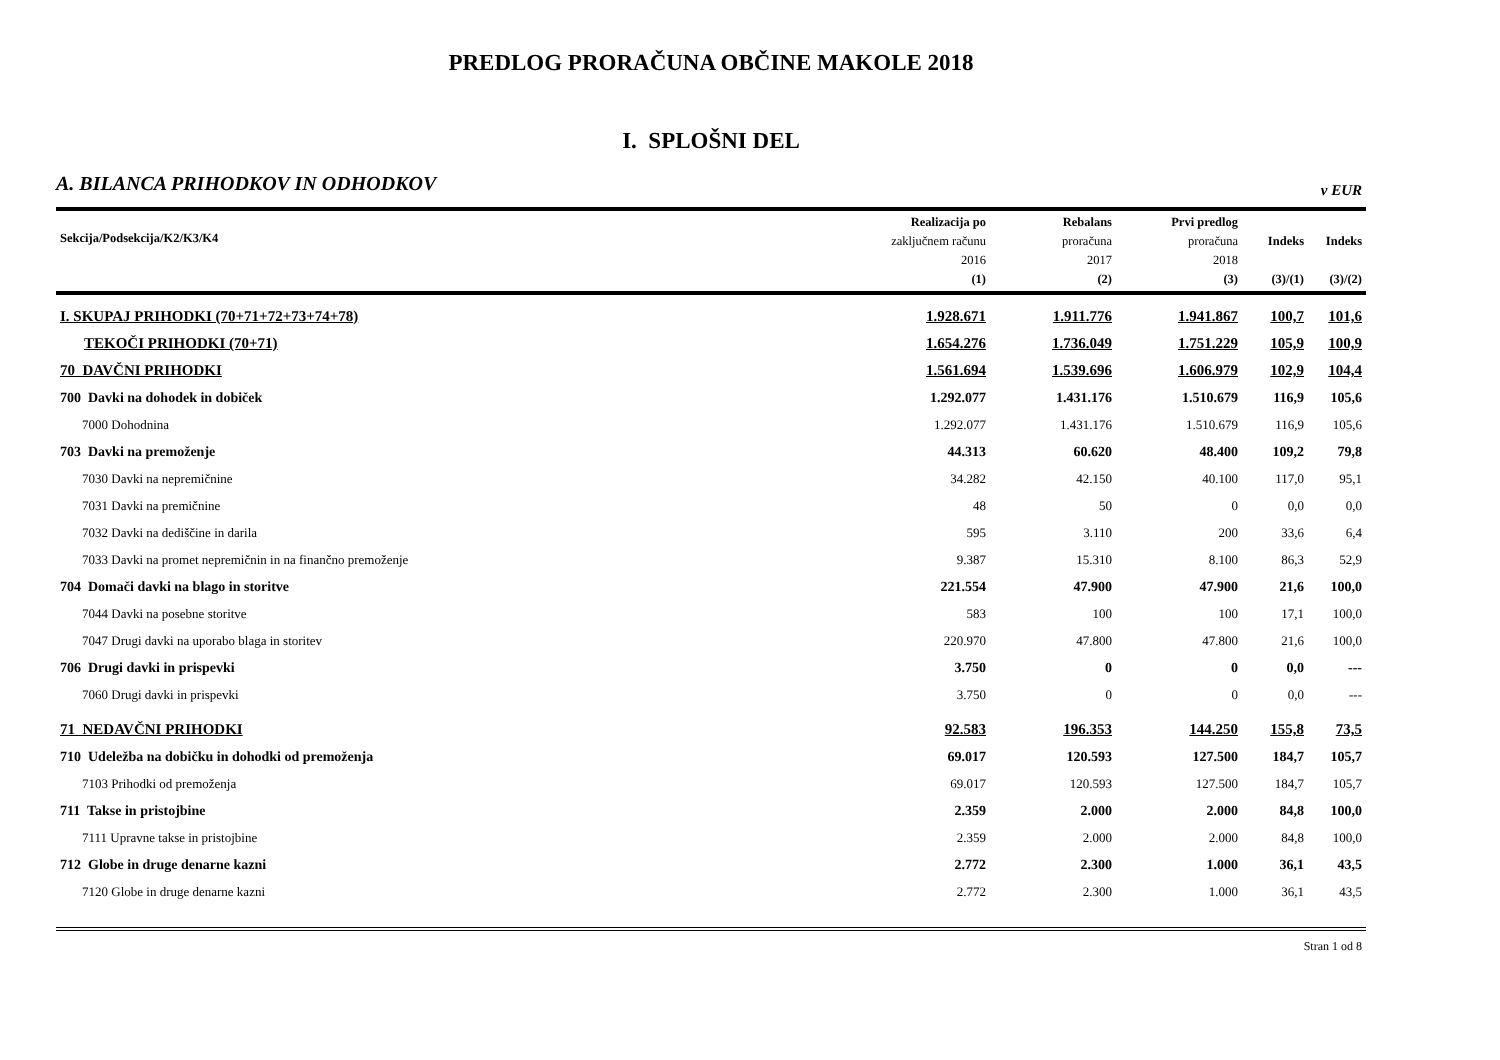PREDLOG PRORAČUNA OBČINE MAKOLE 2018
I. SPLOŠNI DEL
A. BILANCA PRIHODKOV IN ODHODKOV v EUR
| Sekcija/Podsekcija/K2/K3/K4 | Realizacija po zaključnem računu 2016 (1) | Rebalans proračuna 2017 (2) | Prvi predlog proračuna 2018 (3) | Indeks (3)/(1) | Indeks (3)/(2) |
| --- | --- | --- | --- | --- | --- |
| I. SKUPAJ PRIHODKI (70+71+72+73+74+78) | 1.928.671 | 1.911.776 | 1.941.867 | 100,7 | 101,6 |
| TEKOČI PRIHODKI (70+71) | 1.654.276 | 1.736.049 | 1.751.229 | 105,9 | 100,9 |
| 70 DAVČNI PRIHODKI | 1.561.694 | 1.539.696 | 1.606.979 | 102,9 | 104,4 |
| 700 Davki na dohodek in dobiček | 1.292.077 | 1.431.176 | 1.510.679 | 116,9 | 105,6 |
| 7000 Dohodnina | 1.292.077 | 1.431.176 | 1.510.679 | 116,9 | 105,6 |
| 703 Davki na premoženje | 44.313 | 60.620 | 48.400 | 109,2 | 79,8 |
| 7030 Davki na nepremičnine | 34.282 | 42.150 | 40.100 | 117,0 | 95,1 |
| 7031 Davki na premičnine | 48 | 50 | 0 | 0,0 | 0,0 |
| 7032 Davki na dediščine in darila | 595 | 3.110 | 200 | 33,6 | 6,4 |
| 7033 Davki na promet nepremičnin in na finančno premoženje | 9.387 | 15.310 | 8.100 | 86,3 | 52,9 |
| 704 Domači davki na blago in storitve | 221.554 | 47.900 | 47.900 | 21,6 | 100,0 |
| 7044 Davki na posebne storitve | 583 | 100 | 100 | 17,1 | 100,0 |
| 7047 Drugi davki na uporabo blaga in storitev | 220.970 | 47.800 | 47.800 | 21,6 | 100,0 |
| 706 Drugi davki in prispevki | 3.750 | 0 | 0 | 0,0 | --- |
| 7060 Drugi davki in prispevki | 3.750 | 0 | 0 | 0,0 | --- |
| 71 NEDAVČNI PRIHODKI | 92.583 | 196.353 | 144.250 | 155,8 | 73,5 |
| 710 Udeležba na dobičku in dohodki od premoženja | 69.017 | 120.593 | 127.500 | 184,7 | 105,7 |
| 7103 Prihodki od premoženja | 69.017 | 120.593 | 127.500 | 184,7 | 105,7 |
| 711 Takse in pristojbine | 2.359 | 2.000 | 2.000 | 84,8 | 100,0 |
| 7111 Upravne takse in pristojbine | 2.359 | 2.000 | 2.000 | 84,8 | 100,0 |
| 712 Globe in druge denarne kazni | 2.772 | 2.300 | 1.000 | 36,1 | 43,5 |
| 7120 Globe in druge denarne kazni | 2.772 | 2.300 | 1.000 | 36,1 | 43,5 |
Stran 1 od 8